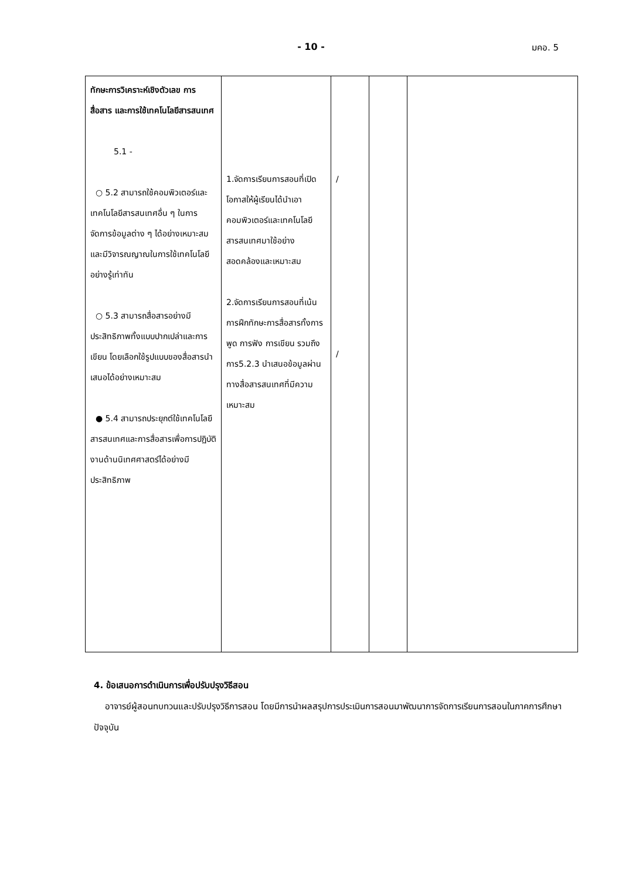- 10 - มคอ. 5
| ทักษะการวิเคราะห์เชิงตัวเลข การสื่อสาร และการใช้เทคโนโลยีสารสนเทศ 5.1 - ○ 5.2 สามารถใช้คอมพิวเตอร์และเทคโนโลยีสารสนเทศอื่น ๆ ในการจัดการข้อมูลต่าง ๆ ได้อย่างเหมาะสม และมีวิจารณญาณในการใช้เทคโนโลยีอย่างรู้เท่าทัน ○ 5.3 สามารถสื่อสารอย่างมีประสิทธิภาพทั้งแบบปากเปล่าและการเขียน โดยเลือกใช้รูปแบบของสื่อสารนำเสนอได้อย่างเหมาะสม ● 5.4 สามารถประยุกต์ใช้เทคโนโลยีสารสนเทศและการสื่อสารเพื่อการปฏิบัติงานด้านนิเทศศาสตร์ได้อย่างมีประสิทธิภาพ | 1.จัดการเรียนการสอนที่เปิดโอกาสให้ผู้เรียนได้นำเอาคอมพิวเตอร์และเทคโนโลยีสารสนเทศมาใช้อย่างสอดคล้องและเหมาะสม 2.จัดการเรียนการสอนที่เน้นการฝึกทักษะการสื่อสารทั้งการพูด การฟัง การเขียน รวมถึงการ5.2.3 นำเสนอข้อมูลผ่านทางสื่อสารสนเทศที่มีความเหมาะสม | / / | | |
4. ข้อเสนอการดำเนินการเพื่อปรับปรุงวิธีสอน
อาจารย์ผู้สอนทบทวนและปรับปรุงวิธีการสอน โดยมีการนำผลสรุปการประเมินการสอนมาพัฒนาการจัดการเรียนการสอนในภาคการศึกษาปัจจุบัน